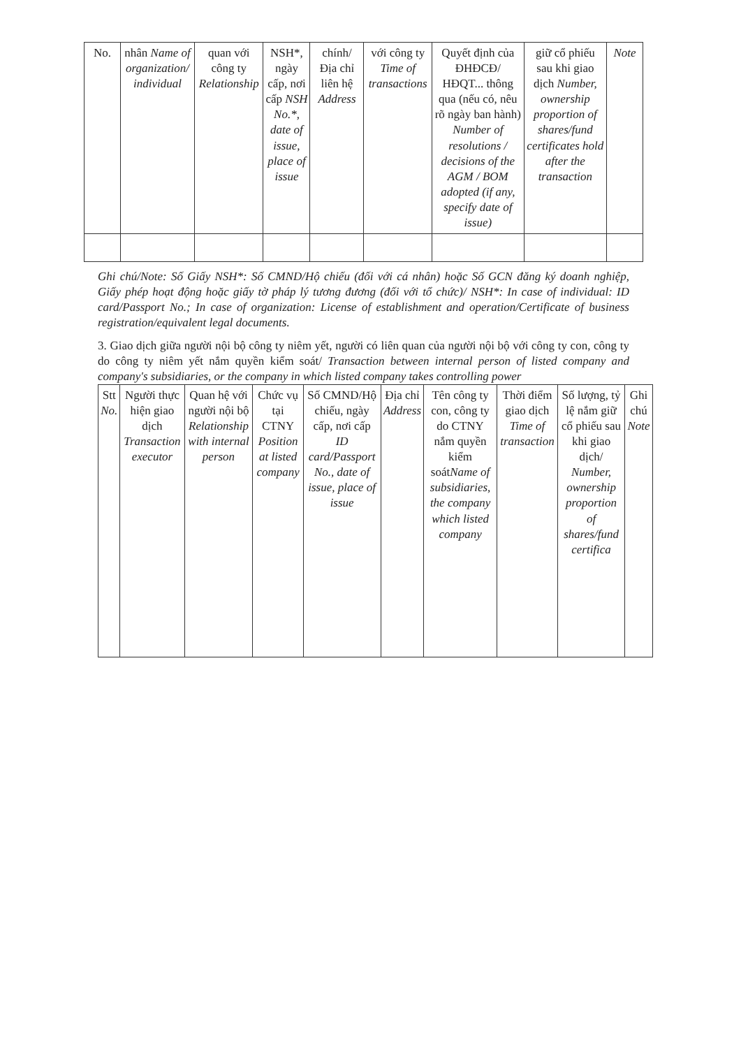| No. | nhân Name of organization/ individual | quan với công ty Relationship | NSH*, ngày cấp, nơi cấp NSH No.*, date of issue, place of issue | chính/ Địa chỉ liên hệ Address | với công ty Time of transactions | Quyết định của ĐHĐCĐ/ HĐQT... thông qua (nếu có, nêu rõ ngày ban hành) Number of resolutions / decisions of the AGM / BOM adopted (if any, specify date of issue) | giữ cổ phiếu sau khi giao dịch Number, ownership proportion of shares/fund certificates hold after the transaction | Note |
Ghi chú/Note: Số Giấy NSH*: Số CMND/Hộ chiếu (đối với cá nhân) hoặc Số GCN đăng ký doanh nghiệp, Giấy phép hoạt động hoặc giấy tờ pháp lý tương đương (đối với tổ chức)/ NSH*: In case of individual: ID card/Passport No.; In case of organization: License of establishment and operation/Certificate of business registration/equivalent legal documents.
3. Giao dịch giữa người nội bộ công ty niêm yết, người có liên quan của người nội bộ với công ty con, công ty do công ty niêm yết nắm quyền kiểm soát/ Transaction between internal person of listed company and company's subsidiaries, or the company in which listed company takes controlling power
| Stt No. | Người thực hiện giao dịch Transaction executor | Quan hệ với người nội bộ Relationship with internal person | Chức vụ tại CTNY Position at listed company | Số CMND/Hộ chiếu, ngày cấp, nơi cấp ID card/Passport No., date of issue, place of issue | Địa chỉ Address | Tên công ty con, công ty do CTNY nắm quyền kiểm soát Name of subsidiaries, the company which listed company | Thời điểm giao dịch Time of transaction | Số lượng, tỷ lệ nắm giữ cổ phiếu sau khi giao dịch/ Number, ownership proportion of shares/fund certifica | Ghi chú Note |